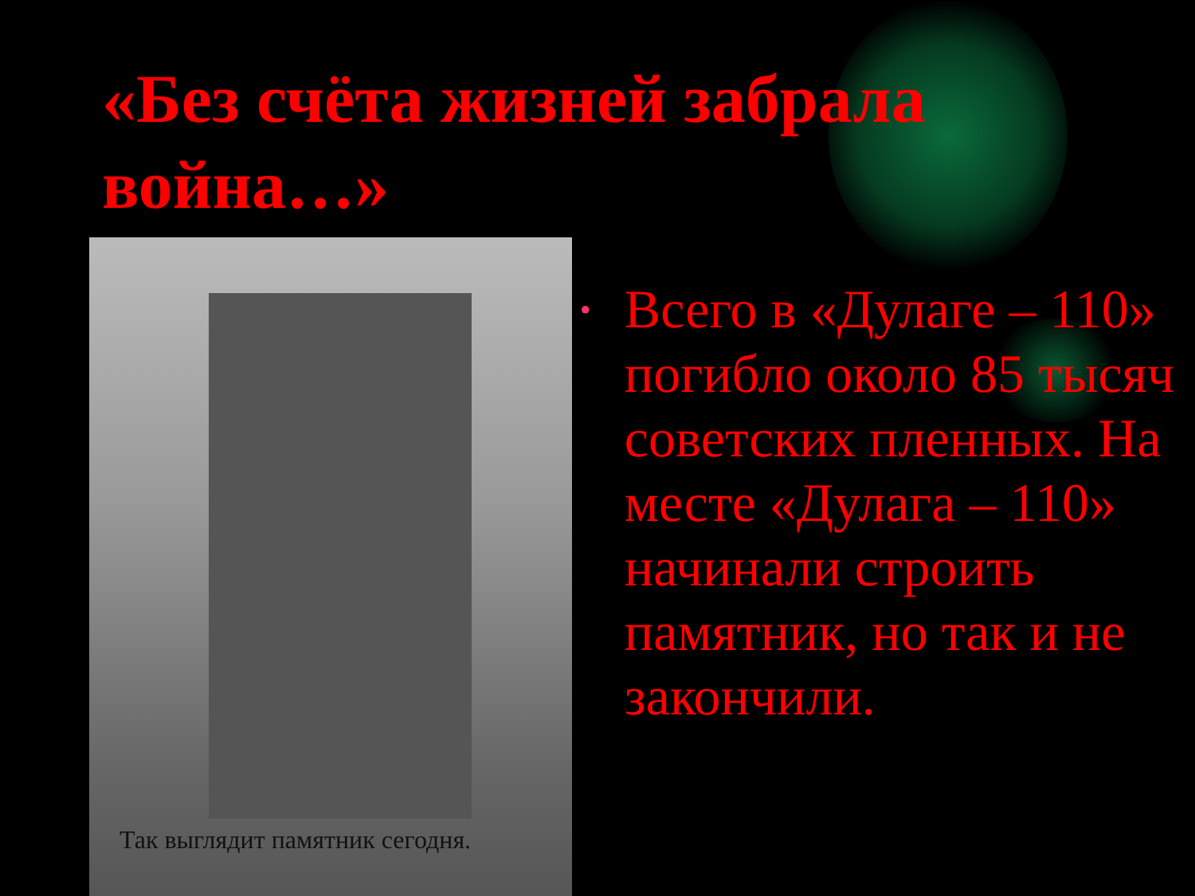«Без счёта жизней забрала война…»
Так выглядит памятник сегодня.
• Всего в «Дулаге – 110» погибло около 85 тысяч советских пленных. На месте «Дулага – 110» начинали строить памятник, но так и не закончили.